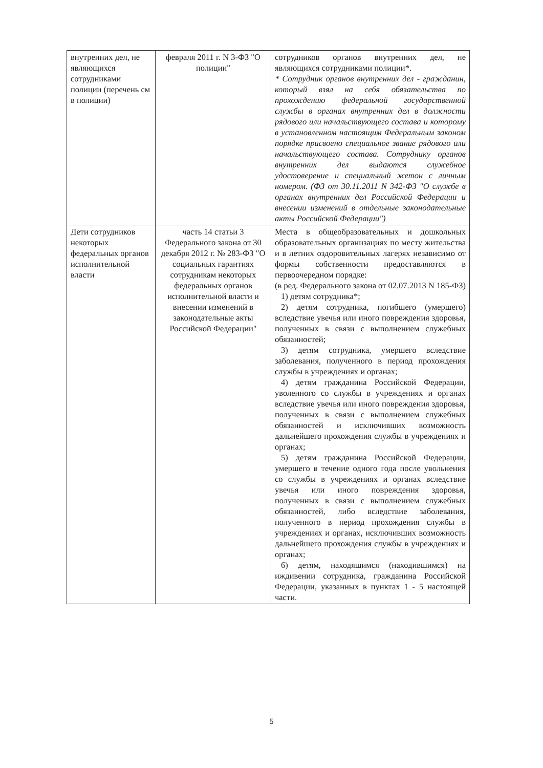| внутренних дел, не являющихся сотрудниками полиции (перечень см в полиции) | февраля 2011 г. N 3-ФЗ "О полиции" | сотрудников органов внутренних дел, не являющихся сотрудниками полиции*. * Сотрудник органов внутренних дел - гражданин, который взял на себя обязательства по прохождению федеральной государственной службы в органах внутренних дел в должности рядового или начальствующего состава и которому в установленном настоящим Федеральным законом порядке присвоено специальное звание рядового или начальствующего состава. Сотруднику органов внутренних дел выдаются служебное удостоверение и специальный жетон с личным номером. (ФЗ от 30.11.2011 N 342-ФЗ "О службе в органах внутренних дел Российской Федерации и внесении изменений в отдельные законодательные акты Российской Федерации") |
| Дети сотрудников некоторых федеральных органов исполнительной власти | часть 14 статьи 3 Федерального закона от 30 декабря 2012 г. № 283-ФЗ "О социальных гарантиях сотрудникам некоторых федеральных органов исполнительной власти и внесении изменений в законодательные акты Российской Федерации" | Места в общеобразовательных и дошкольных образовательных организациях по месту жительства и в летних оздоровительных лагерях независимо от формы собственности предоставляются в первоочередном порядке: (в ред. Федерального закона от 02.07.2013 N 185-ФЗ) 1) детям сотрудника*; 2) детям сотрудника, погибшего (умершего) вследствие увечья или иного повреждения здоровья, полученных в связи с выполнением служебных обязанностей; 3) детям сотрудника, умершего вследствие заболевания, полученного в период прохождения службы в учреждениях и органах; 4) детям гражданина Российской Федерации, уволенного со службы в учреждениях и органах вследствие увечья или иного повреждения здоровья, полученных в связи с выполнением служебных обязанностей и исключивших возможность дальнейшего прохождения службы в учреждениях и органах; 5) детям гражданина Российской Федерации, умершего в течение одного года после увольнения со службы в учреждениях и органах вследствие увечья или иного повреждения здоровья, полученных в связи с выполнением служебных обязанностей, либо вследствие заболевания, полученного в период прохождения службы в учреждениях и органах, исключивших возможность дальнейшего прохождения службы в учреждениях и органах; 6) детям, находящимся (находившимся) на иждивении сотрудника, гражданина Российской Федерации, указанных в пунктах 1 - 5 настоящей части. |
5